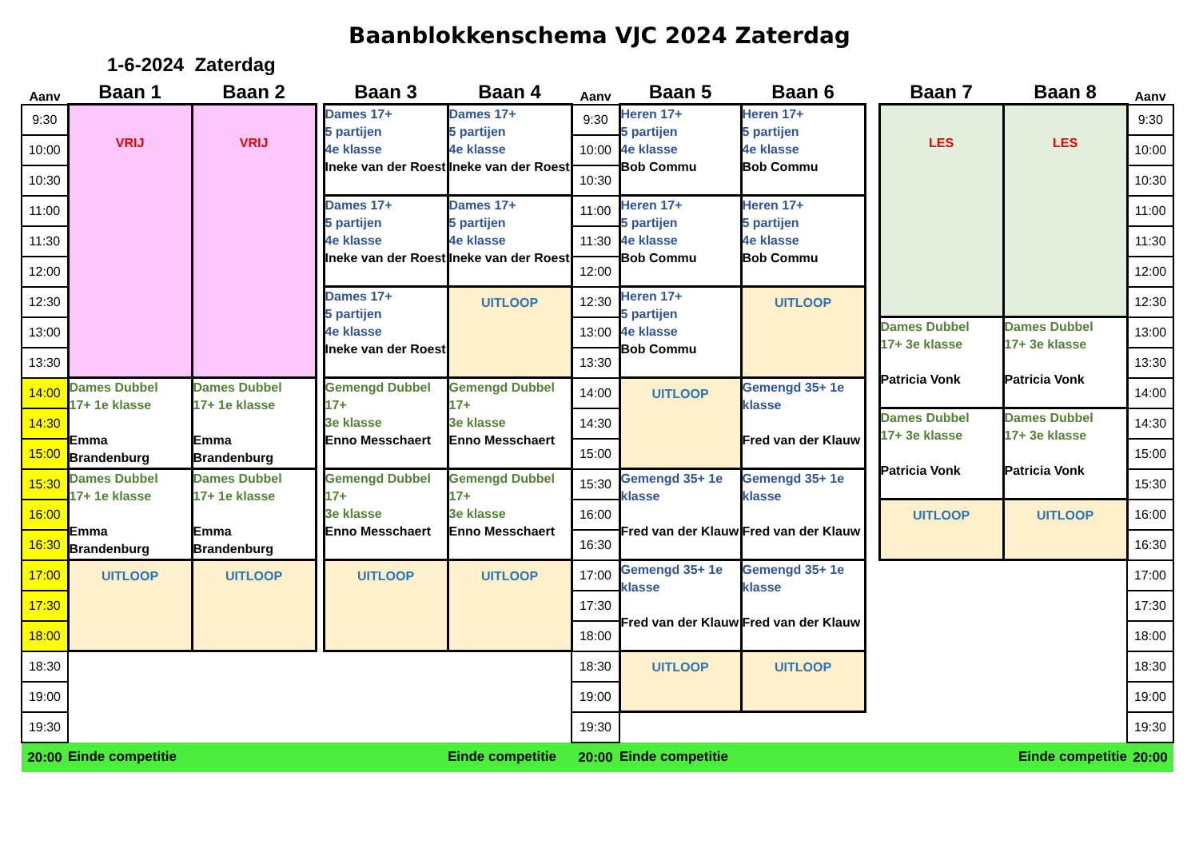Baanblokkenschema VJC 2024 Zaterdag
1-6-2024 Zaterdag
| Aanv | Baan 1 | Baan 2 | | Baan 3 | Baan 4 | Aanv | Baan 5 | Baan 6 | | Baan 7 | Baan 8 | Aanv |
| --- | --- | --- | --- | --- | --- | --- | --- | --- | --- | --- | --- | --- |
| 9:30 | VRIJ | VRIJ | | Dames 17+ 5 partijen 4e klasse Ineke van der Roest | Dames 17+ 5 partijen 4e klasse Ineke van der Roest | 9:30 | Heren 17+ 5 partijen 4e klasse Bob Commu | Heren 17+ 5 partijen 4e klasse Bob Commu | | LES | LES | 9:30 |
| 10:00 | | | | | | 10:00 | | | | | | 10:00 |
| 10:30 | | | | | | 10:30 | | | | | | 10:30 |
| 11:00 | | | | Dames 17+ 5 partijen 4e klasse Ineke van der Roest | Dames 17+ 5 partijen 4e klasse Ineke van der Roest | 11:00 | Heren 17+ 5 partijen 4e klasse Bob Commu | Heren 17+ 5 partijen 4e klasse Bob Commu | | | | 11:00 |
| 11:30 | | | | | | 11:30 | | | | | | 11:30 |
| 12:00 | | | | | | 12:00 | | | | | | 12:00 |
| 12:30 | | | | Dames 17+ 5 partijen 4e klasse Ineke van der Roest | UITLOOP | 12:30 | Heren 17+ 5 partijen 4e klasse Bob Commu | UITLOOP | | | | 12:30 |
| 13:00 | | | | | | 13:00 | | | | Dames Dubbel 17+ 3e klasse Patricia Vonk | Dames Dubbel 17+ 3e klasse Patricia Vonk | 13:00 |
| 13:30 | | | | | | 13:30 | | | | | | 13:30 |
| 14:00 | Dames Dubbel 17+ 1e klasse Emma Brandenburg | Dames Dubbel 17+ 1e klasse Emma Brandenburg | | Gemengd Dubbel 17+ 3e klasse Enno Messchaert | Gemengd Dubbel 17+ 3e klasse Enno Messchaert | 14:00 | UITLOOP | Gemengd 35+ 1e klasse Fred van der Klauw | | | | 14:00 |
| 14:30 | | | | | | 14:30 | | | | Dames Dubbel 17+ 3e klasse Patricia Vonk | Dames Dubbel 17+ 3e klasse Patricia Vonk | 14:30 |
| 15:00 | | | | | | 15:00 | | | | | | 15:00 |
| 15:30 | Dames Dubbel 17+ 1e klasse Emma Brandenburg | Dames Dubbel 17+ 1e klasse Emma Brandenburg | | Gemengd Dubbel 17+ 3e klasse Enno Messchaert | Gemengd Dubbel 17+ 3e klasse Enno Messchaert | 15:30 | Gemengd 35+ 1e klasse Fred van der Klauw | Gemengd 35+ 1e klasse Fred van der Klauw | | | | 15:30 |
| 16:00 | | | | | | 16:00 | | | | UITLOOP | UITLOOP | 16:00 |
| 16:30 | | | | | | 16:30 | | | | | | 16:30 |
| 17:00 | UITLOOP | UITLOOP | | UITLOOP | UITLOOP | 17:00 | Gemengd 35+ 1e klasse Fred van der Klauw | Gemengd 35+ 1e klasse Fred van der Klauw | | | | 17:00 |
| 17:30 | | | | | | 17:30 | | | | | | 17:30 |
| 18:00 | | | | | | 18:00 | | | | | | 18:00 |
| 18:30 | | | | | | 18:30 | UITLOOP | UITLOOP | | | | 18:30 |
| 19:00 | | | | | | 19:00 | | | | | | 19:00 |
| 19:30 | | | | | | 19:30 | | | | | | 19:30 |
| 20:00 | Einde competitie | | | | Einde competitie | 20:00 | Einde competitie | | | | Einde competitie | 20:00 |